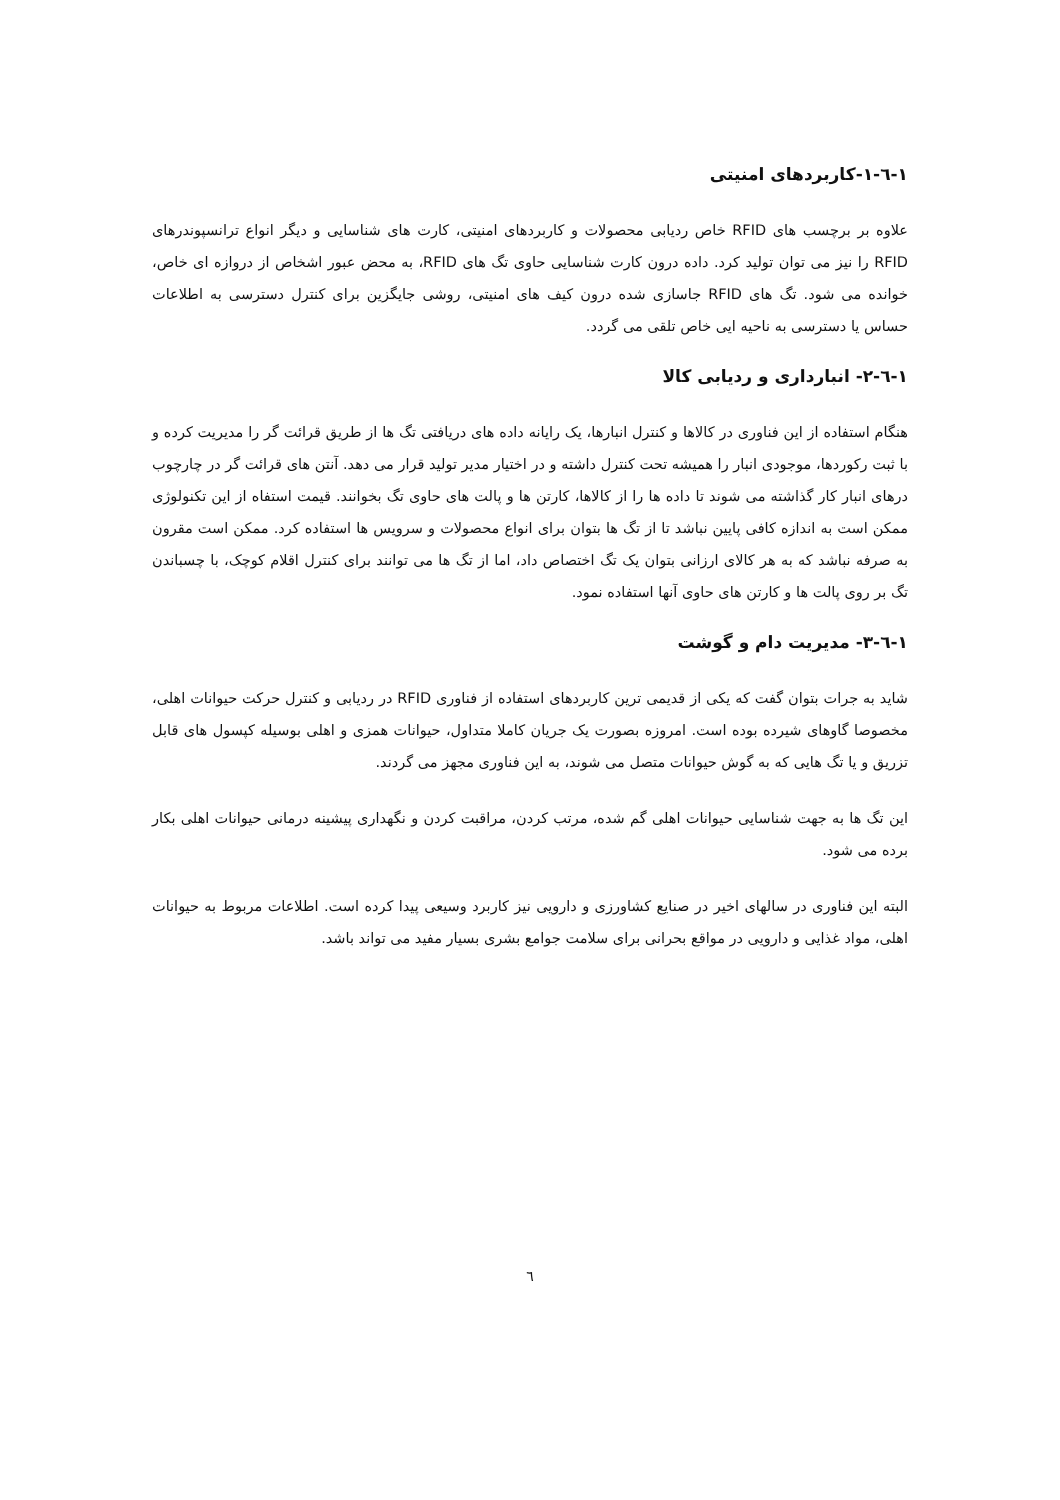۱-٦-۱-کاربردهای امنیتی
علاوه بر برچسب های RFID خاص ردیابی محصولات و کاربردهای امنیتی، کارت های شناسایی و دیگر انواع ترانسپوندرهای RFID را نیز می توان تولید کرد. داده درون کارت شناسایی حاوی تگ های RFID، به محض عبور اشخاص از دروازه ای خاص، خوانده می شود. تگ های RFID جاسازی شده درون کیف های امنیتی، روشی جایگزین برای کنترل دسترسی به اطلاعات حساس یا دسترسی به ناحیه ایی خاص تلقی می گردد.
۱-٦-۲- انبارداری و ردیابی کالا
هنگام استفاده از این فناوری در کالاها و کنترل انبارها، یک رایانه داده های دریافتی تگ ها از طریق قرائت گر را مدیریت کرده و با ثبت رکوردها، موجودی انبار را همیشه تحت کنترل داشته و در اختیار مدیر تولید قرار می دهد. آنتن های قرائت گر در چارچوب درهای انبار کار گذاشته می شوند تا داده ها را از کالاها، کارتن ها و پالت های حاوی تگ بخوانند. قیمت استفاه از این تکنولوژی ممکن است به اندازه کافی پایین نباشد تا از تگ ها بتوان برای انواع محصولات و سرویس ها استفاده کرد. ممکن است مقرون به صرفه نباشد که به هر کالای ارزانی بتوان یک تگ اختصاص داد، اما از تگ ها می توانند برای کنترل اقلام کوچک، با چسباندن تگ بر روی پالت ها و کارتن های حاوی آنها استفاده نمود.
۱-٦-۳- مدیریت دام و گوشت
شاید به جرات بتوان گفت که یکی از قدیمی ترین کاربردهای استفاده از فناوری RFID در ردیابی و کنترل حرکت حیوانات اهلی، مخصوصا گاوهای شیرده بوده است. امروزه بصورت یک جریان کاملا متداول، حیوانات همزی و اهلی بوسیله کپسول های قابل تزریق و یا تگ هایی که به گوش حیوانات متصل می شوند، به این فناوری مجهز می گردند.
این تگ ها به جهت شناسایی حیوانات اهلی گم شده، مرتب کردن، مراقبت کردن و نگهداری پیشینه درمانی حیوانات اهلی بکار برده می شود.
البته این فناوری در سالهای اخیر در صنایع کشاورزی و دارویی نیز کاربرد وسیعی پیدا کرده است. اطلاعات مربوط به حیوانات اهلی، مواد غذایی و دارویی در مواقع بحرانی برای سلامت جوامع بشری بسیار مفید می تواند باشد.
٦